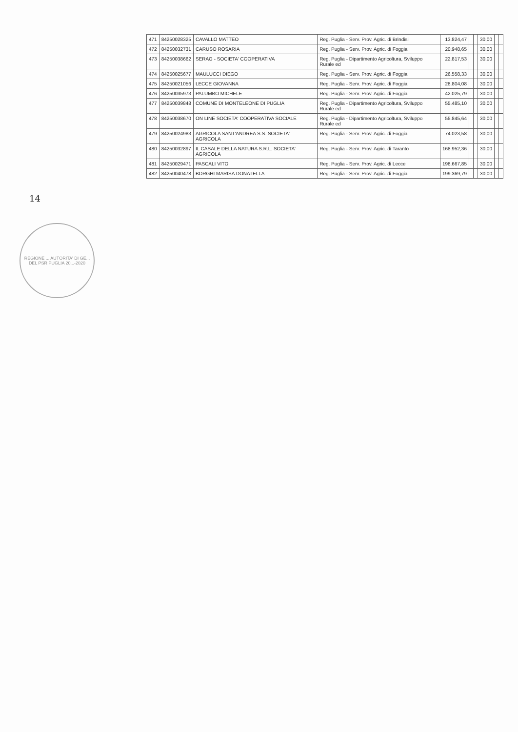| 471 | 84250028325 | CAVALLO MATTEO | Reg. Puglia - Serv. Prov. Agric. di Brindisi | 13.824,47 | | | 30,00 | | |
| 472 | 84250032731 | CARUSO ROSARIA | Reg. Puglia - Serv. Prov. Agric. di Foggia | 20.948,65 | | | 30,00 | | |
| 473 | 84250038662 | SERAG - SOCIETA' COOPERATIVA | Reg. Puglia - Dipartimento Agricoltura, Sviluppo Rurale ed | 22.817,53 | | | 30,00 | | |
| 474 | 84250025677 | MAULUCCI DIEGO | Reg. Puglia - Serv. Prov. Agric. di Foggia | 26.558,33 | | | 30,00 | | |
| 475 | 84250021056 | LECCE GIOVANNA | Reg. Puglia - Serv. Prov. Agric. di Foggia | 28.804,08 | | | 30,00 | | |
| 476 | 84250035973 | PALUMBO MICHELE | Reg. Puglia - Serv. Prov. Agric. di Foggia | 42.025,79 | | | 30,00 | | |
| 477 | 84250039848 | COMUNE DI MONTELEONE DI PUGLIA | Reg. Puglia - Dipartimento Agricoltura, Sviluppo Rurale ed | 55.485,10 | | | 30,00 | | |
| 478 | 84250038670 | ON LINE SOCIETA' COOPERATIVA SOCIALE | Reg. Puglia - Dipartimento Agricoltura, Sviluppo Rurale ed | 55.845,64 | | | 30,00 | | |
| 479 | 84250024983 | AGRICOLA SANT'ANDREA S.S. SOCIETA' AGRICOLA | Reg. Puglia - Serv. Prov. Agric. di Foggia | 74.023,58 | | | 30,00 | | |
| 480 | 84250032897 | IL CASALE DELLA NATURA S.R.L. SOCIETA' AGRICOLA | Reg. Puglia - Serv. Prov. Agric. di Taranto | 168.952,36 | | | 30,00 | | |
| 481 | 84250029471 | PASCALI VITO | Reg. Puglia - Serv. Prov. Agric. di Lecce | 198.667,85 | | | 30,00 | | |
| 482 | 84250040478 | BORGHI MARISA DONATELLA | Reg. Puglia - Serv. Prov. Agric. di Foggia | 199.369,79 | | | 30,00 | | |
14
REGIONE ... AUTORITA' DI GE... DEL PSR PUGLIA 20...-2020